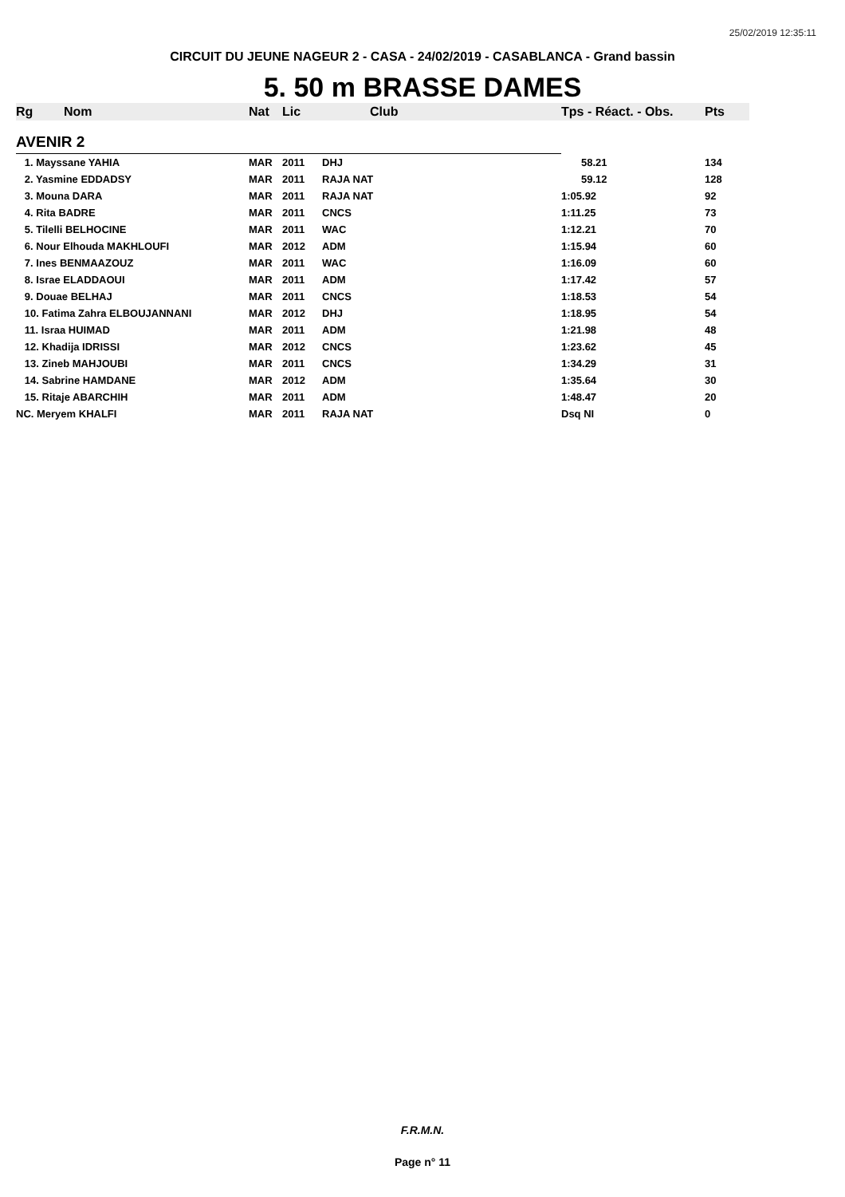25/02/2019 12:35:11
CIRCUIT DU JEUNE NAGEUR 2 - CASA - 24/02/2019 - CASABLANCA - Grand bassin
5. 50 m BRASSE DAMES
| Rg | Nom | Nat | Lic | Club | Tps - Réact. - Obs. | Pts |
| --- | --- | --- | --- | --- | --- | --- |
| AVENIR 2 | | | | | | |
| 1. Mayssane YAHIA | | MAR | 2011 | DHJ | 58.21 | 134 |
| 2. Yasmine EDDADSY | | MAR | 2011 | RAJA NAT | 59.12 | 128 |
| 3. Mouna DARA | | MAR | 2011 | RAJA NAT | 1:05.92 | 92 |
| 4. Rita BADRE | | MAR | 2011 | CNCS | 1:11.25 | 73 |
| 5. Tilelli BELHOCINE | | MAR | 2011 | WAC | 1:12.21 | 70 |
| 6. Nour Elhouda MAKHLOUFI | | MAR | 2012 | ADM | 1:15.94 | 60 |
| 7. Ines BENMAAZOUZ | | MAR | 2011 | WAC | 1:16.09 | 60 |
| 8. Israe ELADDAOUI | | MAR | 2011 | ADM | 1:17.42 | 57 |
| 9. Douae BELHAJ | | MAR | 2011 | CNCS | 1:18.53 | 54 |
| 10. Fatima Zahra ELBOUJANNANI | | MAR | 2012 | DHJ | 1:18.95 | 54 |
| 11. Israa HUIMAD | | MAR | 2011 | ADM | 1:21.98 | 48 |
| 12. Khadija IDRISSI | | MAR | 2012 | CNCS | 1:23.62 | 45 |
| 13. Zineb MAHJOUBI | | MAR | 2011 | CNCS | 1:34.29 | 31 |
| 14. Sabrine HAMDANE | | MAR | 2012 | ADM | 1:35.64 | 30 |
| 15. Ritaje ABARCHIH | | MAR | 2011 | ADM | 1:48.47 | 20 |
| NC. Meryem KHALFI | | MAR | 2011 | RAJA NAT | Dsq NI | 0 |
F.R.M.N.
Page n° 11